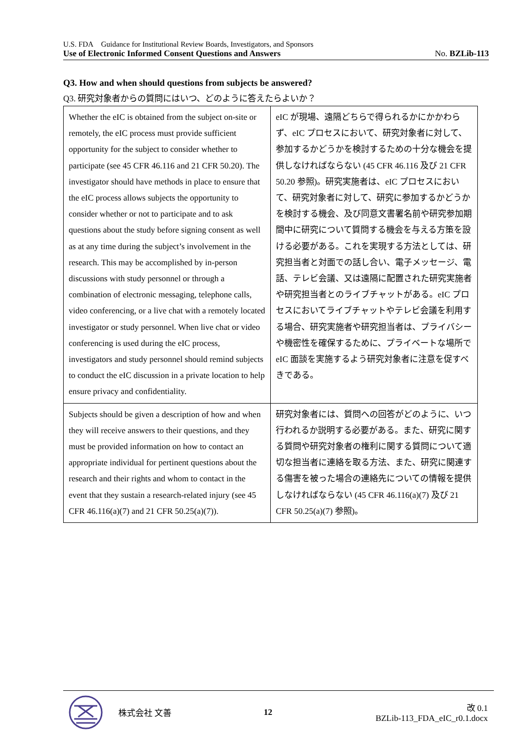U.S. FDA Guidance for Institutional Review Boards, Investigators, and Sponsors
Use of Electronic Informed Consent Questions and Answers No. BZLib-113
Q3. How and when should questions from subjects be answered?
Q3. 研究対象者からの質問にはいつ、どのように答えたらよいか？
| Whether the eIC is obtained from the subject on-site or remotely, the eIC process must provide sufficient opportunity for the subject to consider whether to participate (see 45 CFR 46.116 and 21 CFR 50.20). The investigator should have methods in place to ensure that the eIC process allows subjects the opportunity to consider whether or not to participate and to ask questions about the study before signing consent as well as at any time during the subject’s involvement in the research. This may be accomplished by in-person discussions with study personnel or through a combination of electronic messaging, telephone calls, video conferencing, or a live chat with a remotely located investigator or study personnel. When live chat or video conferencing is used during the eIC process, investigators and study personnel should remind subjects to conduct the eIC discussion in a private location to help ensure privacy and confidentiality. | eIC が現場、遠隔どちらで得られるかにかかわらず、eIC プロセスにおいて、研究対象者に対して、参加するかどうかを検討するための十分な機会を提供しなければならない (45 CFR 46.116 及び 21 CFR 50.20 参照)。研究実施者は、eIC プロセスにおいて、研究対象者に対して、研究に参加するかどうかを検討する機会、及び同意文書署名前や研究参加期間中に研究について質問する機会を与える方策を設ける必要がある。これを実現する方法としては、研究担当者と対面での話し合い、電子メッセージ、電話、テレビ会議、又は遠隔に配置された研究実施者や研究担当者とのライブチャットがある。eIC プロセスにおいてライブチャットやテレビ会議を利用する場合、研究実施者や研究担当者は、プライバシーや機密性を確保するために、プライベートな場所で eIC 面談を実施するよう研究対象者に注意を促すべきである。 |
| Subjects should be given a description of how and when they will receive answers to their questions, and they must be provided information on how to contact an appropriate individual for pertinent questions about the research and their rights and whom to contact in the event that they sustain a research-related injury (see 45 CFR 46.116(a)(7) and 21 CFR 50.25(a)(7)). | 研究対象者には、質問への回答がどのように、いつ行われるか説明する必要がある。また、研究に関する質問や研究対象者の権利に関する質問について適切な担当者に連絡を取る方法、また、研究に関連する傷害を被った場合の連絡先についての情報を提供しなければならない (45 CFR 46.116(a)(7) 及び 21 CFR 50.25(a)(7) 参照)。 |
株式会社 文善 12
改 0.1
BZLib-113_FDA_eIC_r0.1.docx